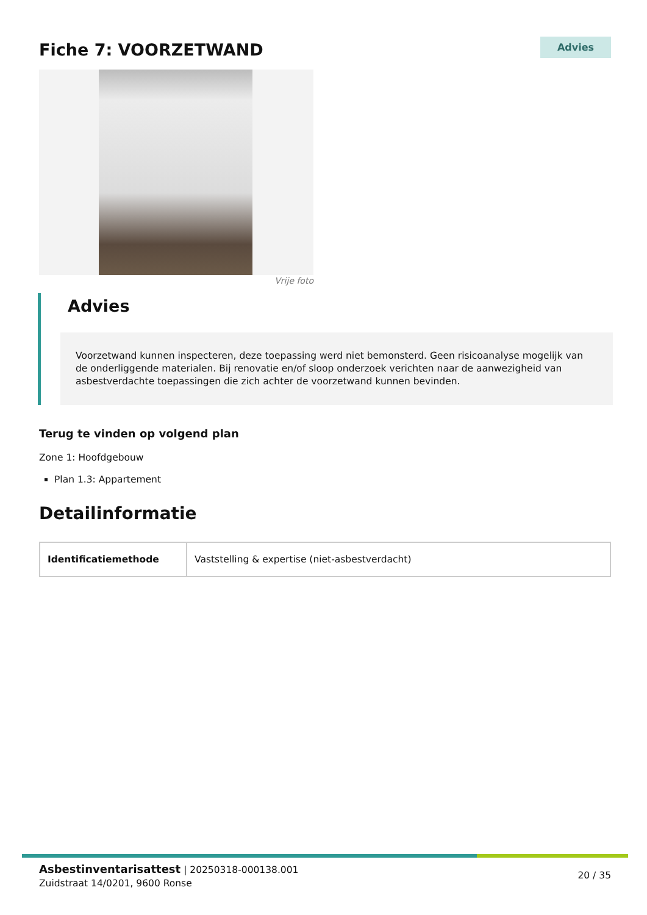Fiche 7: VOORZETWAND
Advies
Vrije foto
Advies
Voorzetwand kunnen inspecteren, deze toepassing werd niet bemonsterd. Geen risicoanalyse mogelijk van de onderliggende materialen. Bij renovatie en/of sloop onderzoek verichten naar de aanwezigheid van asbestverdachte toepassingen die zich achter de voorzetwand kunnen bevinden.
Terug te vinden op volgend plan
Zone 1: Hoofdgebouw
Plan 1.3: Appartement
Detailinformatie
| Identificatiemethode | Vaststelling & expertise (niet-asbestverdacht) |
Asbestinventarisattest | 20250318-000138.001
Zuidstraat 14/0201, 9600 Ronse
20 / 35